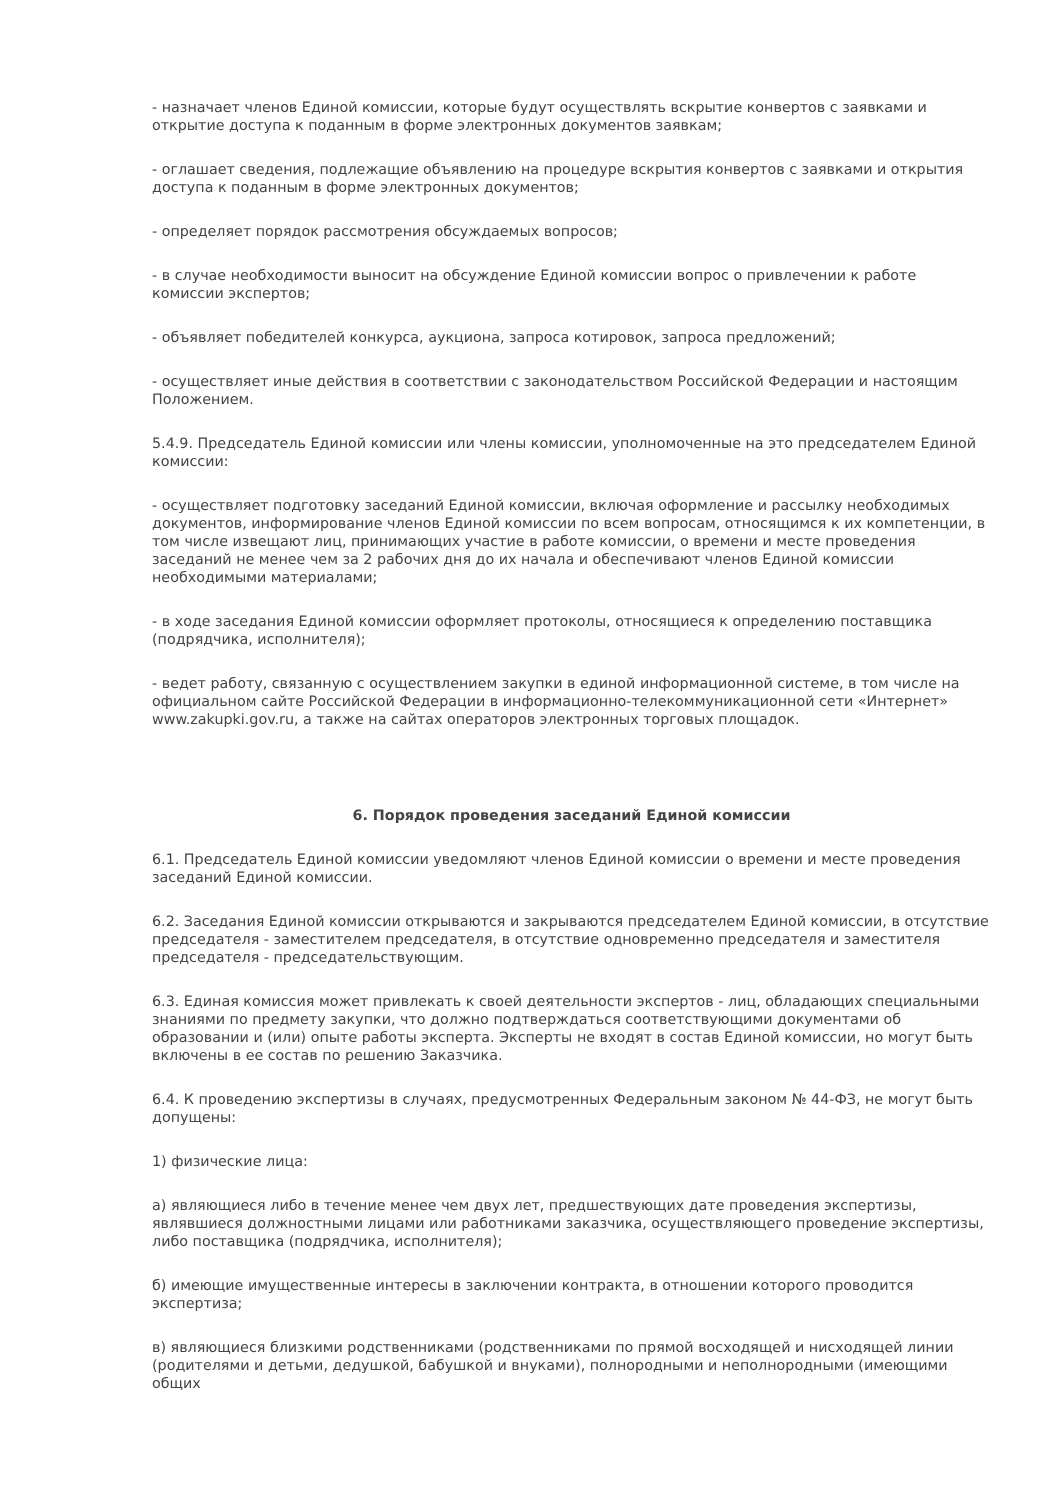- назначает членов Единой комиссии, которые будут осуществлять вскрытие конвертов с заявками и открытие доступа к поданным в форме электронных документов заявкам;
- оглашает сведения, подлежащие объявлению на процедуре вскрытия конвертов с заявками и открытия доступа к поданным в форме электронных документов;
- определяет порядок рассмотрения обсуждаемых вопросов;
- в случае необходимости выносит на обсуждение Единой комиссии вопрос о привлечении к работе комиссии экспертов;
- объявляет победителей конкурса, аукциона, запроса котировок, запроса предложений;
- осуществляет иные действия в соответствии с законодательством Российской Федерации и настоящим Положением.
5.4.9. Председатель Единой комиссии или члены комиссии, уполномоченные на это председателем Единой комиссии:
- осуществляет подготовку заседаний Единой комиссии, включая оформление и рассылку необходимых документов, информирование членов Единой комиссии по всем вопросам, относящимся к их компетенции, в том числе извещают лиц, принимающих участие в работе комиссии, о времени и месте проведения заседаний не менее чем за 2 рабочих дня до их начала и обеспечивают членов Единой комиссии необходимыми материалами;
- в ходе заседания Единой комиссии оформляет протоколы, относящиеся к определению поставщика (подрядчика, исполнителя);
- ведет работу, связанную с осуществлением закупки в единой информационной системе, в том числе на официальном сайте Российской Федерации в информационно-телекоммуникационной сети «Интернет» www.zakupki.gov.ru, а также на сайтах операторов электронных торговых площадок.
6. Порядок проведения заседаний Единой комиссии
6.1. Председатель Единой комиссии уведомляют членов Единой комиссии о времени и месте проведения заседаний Единой комиссии.
6.2. Заседания Единой комиссии открываются и закрываются председателем Единой комиссии, в отсутствие председателя - заместителем председателя, в отсутствие одновременно председателя и заместителя председателя - председательствующим.
6.3. Единая комиссия может привлекать к своей деятельности экспертов - лиц, обладающих специальными знаниями по предмету закупки, что должно подтверждаться соответствующими документами об образовании и (или) опыте работы эксперта. Эксперты не входят в состав Единой комиссии, но могут быть включены в ее состав по решению Заказчика.
6.4. К проведению экспертизы в случаях, предусмотренных Федеральным законом № 44-ФЗ, не могут быть допущены:
1) физические лица:
а) являющиеся либо в течение менее чем двух лет, предшествующих дате проведения экспертизы, являвшиеся должностными лицами или работниками заказчика, осуществляющего проведение экспертизы, либо поставщика (подрядчика, исполнителя);
б) имеющие имущественные интересы в заключении контракта, в отношении которого проводится экспертиза;
в) являющиеся близкими родственниками (родственниками по прямой восходящей и нисходящей линии (родителями и детьми, дедушкой, бабушкой и внуками), полнородными и неполнородными (имеющими общих